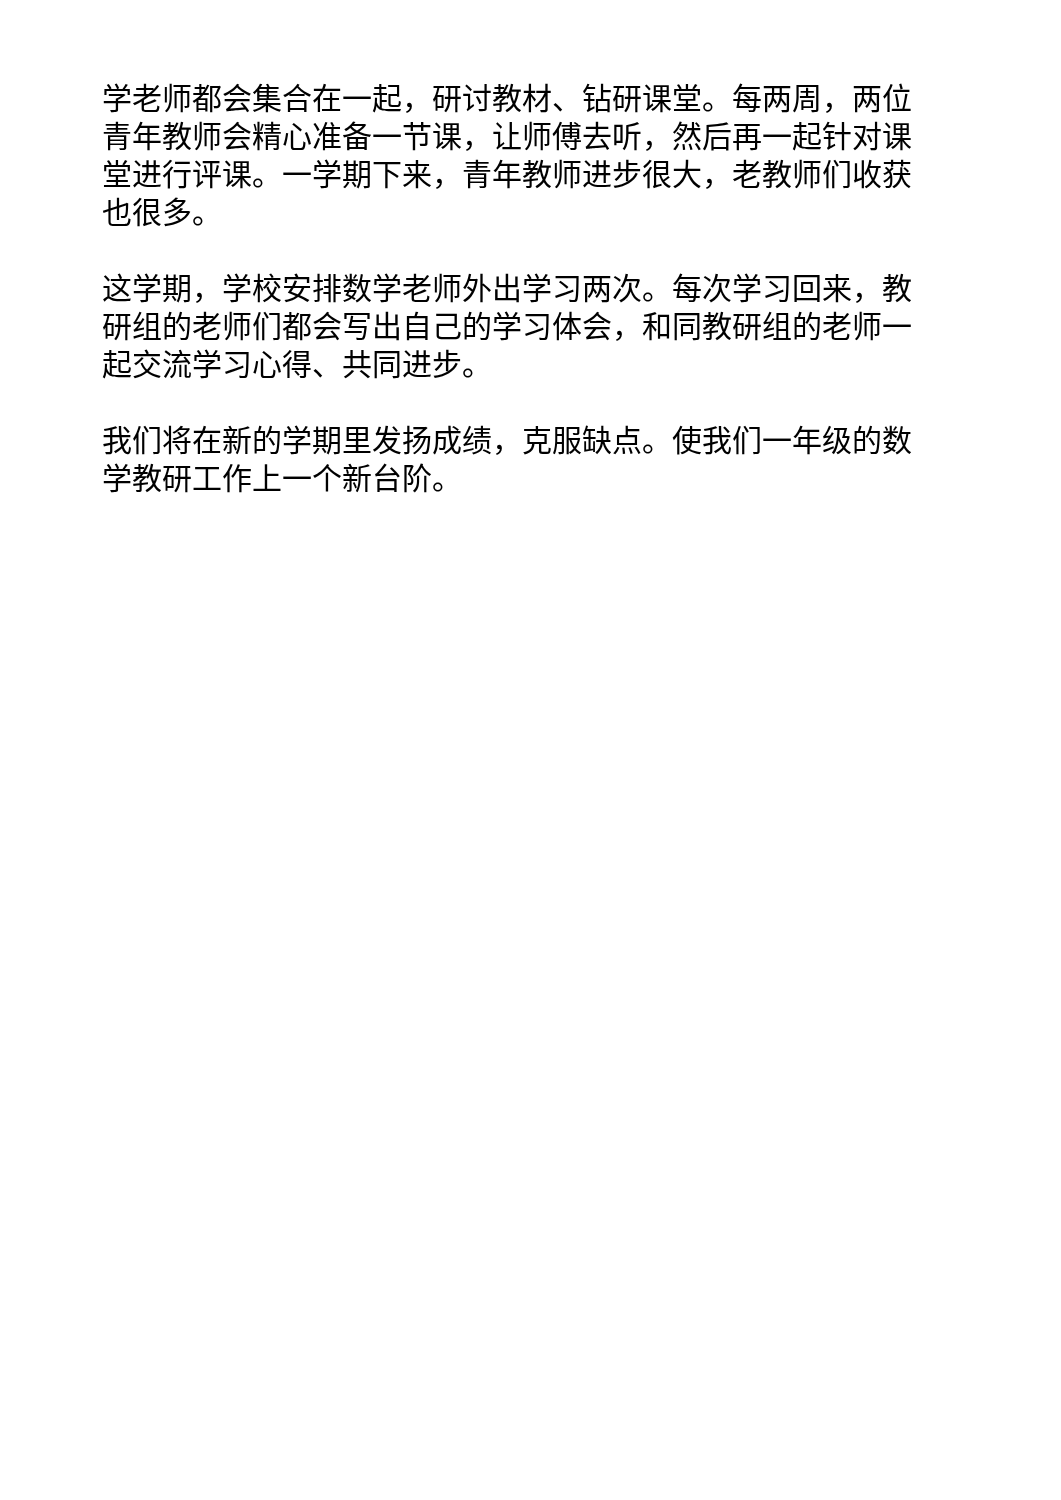学老师都会集合在一起，研讨教材、钻研课堂。每两周，两位青年教师会精心准备一节课，让师傅去听，然后再一起针对课堂进行评课。一学期下来，青年教师进步很大，老教师们收获也很多。
这学期，学校安排数学老师外出学习两次。每次学习回来，教研组的老师们都会写出自己的学习体会，和同教研组的老师一起交流学习心得、共同进步。
我们将在新的学期里发扬成绩，克服缺点。使我们一年级的数学教研工作上一个新台阶。